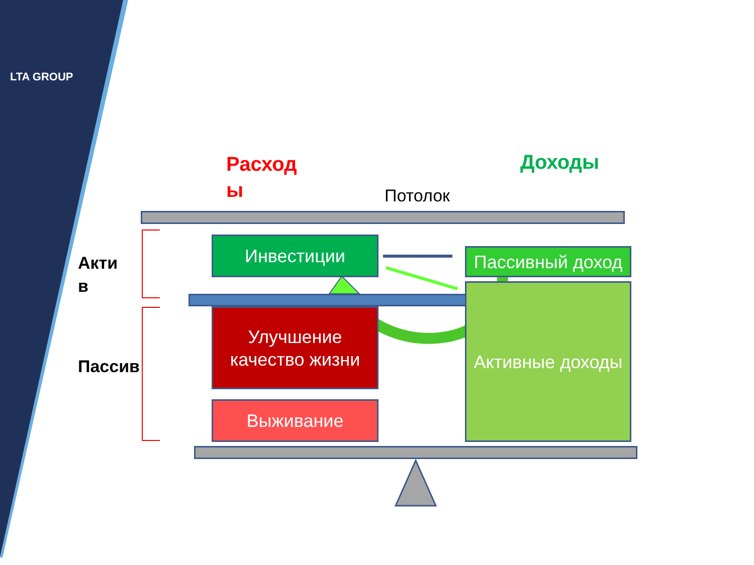LTA GROUP
Расход
ы
Доходы
Потолок
Акти
в
Пассив
Инвестиции
Пассивный доход
Улучшение качество жизни
Активные доходы
Выживание